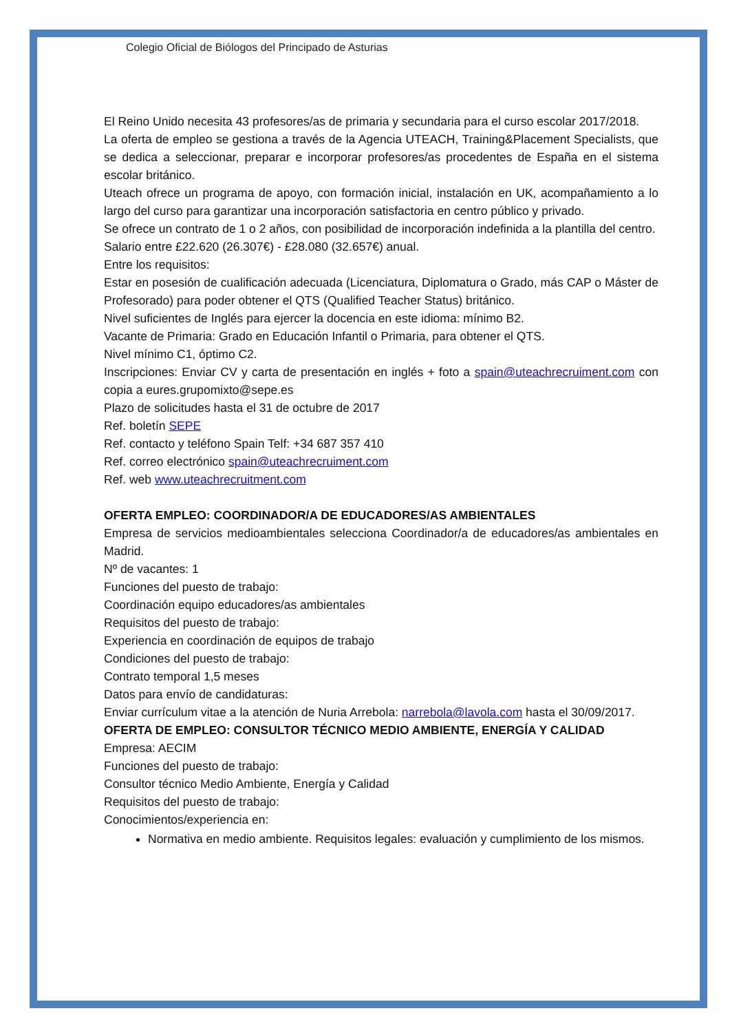Colegio Oficial de Biólogos del Principado de Asturias
El Reino Unido necesita 43 profesores/as de primaria y secundaria para el curso escolar 2017/2018.
La oferta de empleo se gestiona a través de la Agencia UTEACH, Training&Placement Specialists, que se dedica a seleccionar, preparar e incorporar profesores/as procedentes de España en el sistema escolar británico.
Uteach ofrece un programa de apoyo, con formación inicial, instalación en UK, acompañamiento a lo largo del curso para garantizar una incorporación satisfactoria en centro público y privado.
Se ofrece un contrato de 1 o 2 años, con posibilidad de incorporación indefinida a la plantilla del centro.
Salario entre £22.620 (26.307€) - £28.080 (32.657€) anual.
Entre los requisitos:
Estar en posesión de cualificación adecuada (Licenciatura, Diplomatura o Grado, más CAP o Máster de Profesorado) para poder obtener el QTS (Qualified Teacher Status) británico.
Nivel suficientes de Inglés para ejercer la docencia en este idioma: mínimo B2.
Vacante de Primaria: Grado en Educación Infantil o Primaria, para obtener el QTS.
Nivel mínimo C1, óptimo C2.
Inscripciones: Enviar CV y carta de presentación en inglés + foto a spain@uteachrecruiment.com con copia a eures.grupomixto@sepe.es
Plazo de solicitudes hasta el 31 de octubre de 2017
Ref. boletín SEPE
Ref. contacto y teléfono Spain Telf: +34 687 357 410
Ref. correo electrónico spain@uteachrecruiment.com
Ref. web www.uteachrecruitment.com
OFERTA EMPLEO: COORDINADOR/A DE EDUCADORES/AS AMBIENTALES
Empresa de servicios medioambientales selecciona Coordinador/a de educadores/as ambientales en Madrid.
Nº de vacantes: 1
Funciones del puesto de trabajo:
Coordinación equipo educadores/as ambientales
Requisitos del puesto de trabajo:
Experiencia en coordinación de equipos de trabajo
Condiciones del puesto de trabajo:
Contrato temporal 1,5 meses
Datos para envío de candidaturas:
Enviar currículum vitae a la atención de Nuria Arrebola: narrebola@lavola.com hasta el 30/09/2017.
OFERTA DE EMPLEO: CONSULTOR TÉCNICO MEDIO AMBIENTE, ENERGÍA Y CALIDAD
Empresa: AECIM
Funciones del puesto de trabajo:
Consultor técnico Medio Ambiente, Energía y Calidad
Requisitos del puesto de trabajo:
Conocimientos/experiencia en:
Normativa en medio ambiente. Requisitos legales: evaluación y cumplimiento de los mismos.